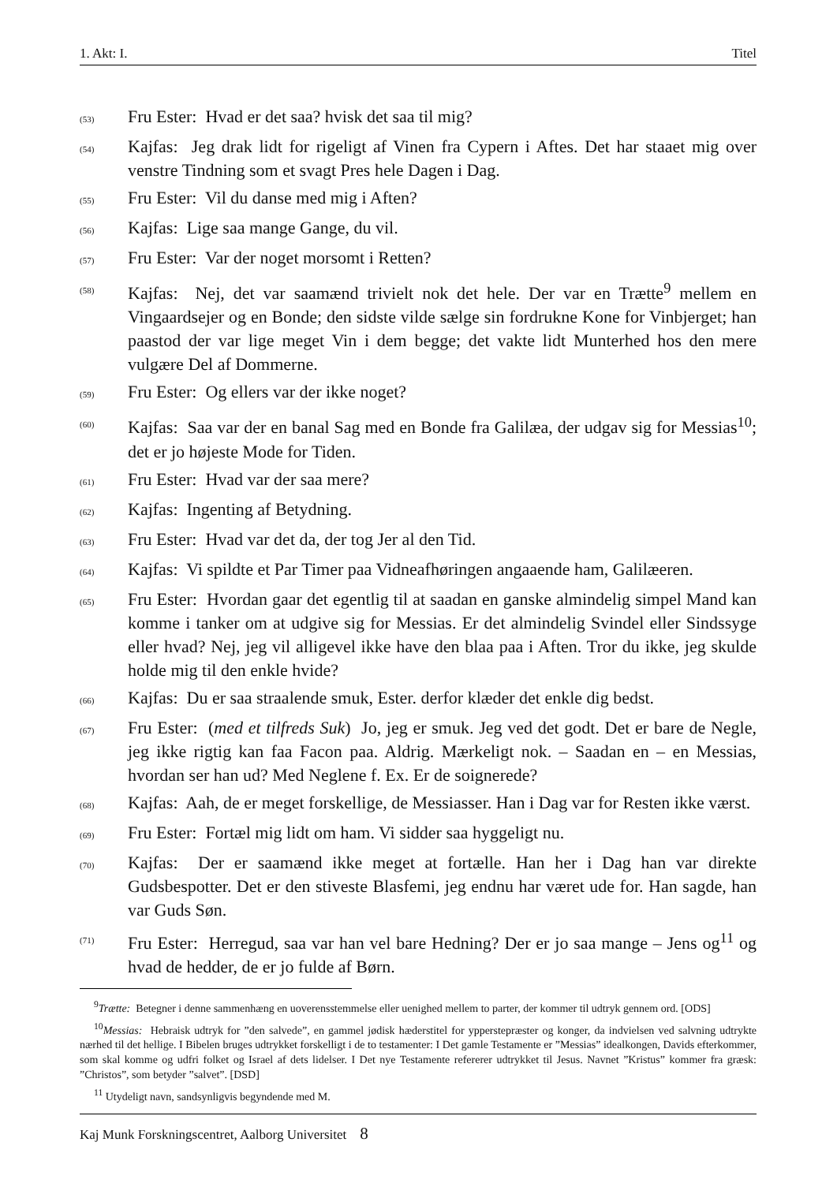1. Akt: I. Titel
(53) Fru Ester: Hvad er det saa? hvisk det saa til mig?
(54) Kajfas: Jeg drak lidt for rigeligt af Vinen fra Cypern i Aftes. Det har staaet mig over venstre Tindning som et svagt Pres hele Dagen i Dag.
(55) Fru Ester: Vil du danse med mig i Aften?
(56) Kajfas: Lige saa mange Gange, du vil.
(57) Fru Ester: Var der noget morsomt i Retten?
(58) Kajfas: Nej, det var saamænd trivielt nok det hele. Der var en Trætte<sup>9</sup> mellem en Vingaardsejer og en Bonde; den sidste vilde sælge sin fordrukne Kone for Vinbjerget; han paastod der var lige meget Vin i dem begge; det vakte lidt Munterhed hos den mere vulgære Del af Dommerne.
(59) Fru Ester: Og ellers var der ikke noget?
(60) Kajfas: Saa var der en banal Sag med en Bonde fra Galilæa, der udgav sig for Messias<sup>10</sup>; det er jo højeste Mode for Tiden.
(61) Fru Ester: Hvad var der saa mere?
(62) Kajfas: Ingenting af Betydning.
(63) Fru Ester: Hvad var det da, der tog Jer al den Tid.
(64) Kajfas: Vi spildte et Par Timer paa Vidneafhøringen angaaende ham, Galilæeren.
(65) Fru Ester: Hvordan gaar det egentlig til at saadan en ganske almindelig simpel Mand kan komme i tanker om at udgive sig for Messias. Er det almindelig Svindel eller Sindssyge eller hvad? Nej, jeg vil alligevel ikke have den blaa paa i Aften. Tror du ikke, jeg skulde holde mig til den enkle hvide?
(66) Kajfas: Du er saa straalende smuk, Ester. derfor klæder det enkle dig bedst.
(67) Fru Ester: (med et tilfreds Suk) Jo, jeg er smuk. Jeg ved det godt. Det er bare de Negle, jeg ikke rigtig kan faa Facon paa. Aldrig. Mærkeligt nok. – Saadan en – en Messias, hvordan ser han ud? Med Neglene f. Ex. Er de soignerede?
(68) Kajfas: Aah, de er meget forskellige, de Messiasser. Han i Dag var for Resten ikke værst.
(69) Fru Ester: Fortæl mig lidt om ham. Vi sidder saa hyggeligt nu.
(70) Kajfas: Der er saamænd ikke meget at fortælle. Han her i Dag han var direkte Gudsbespotter. Det er den stiveste Blasfemi, jeg endnu har været ude for. Han sagde, han var Guds Søn.
(71) Fru Ester: Herregud, saa var han vel bare Hedning? Der er jo saa mange – Jens og<sup>11</sup> og hvad de hedder, de er jo fulde af Børn.
<sup>9</sup> Trætte: Betegner i denne sammenhæng en uoverensstemmelse eller uenighed mellem to parter, der kommer til udtryk gennem ord. [ODS]
<sup>10</sup> Messias: Hebraisk udtryk for ”den salvede”, en gammel jødisk hæderstitel for ypperstepræster og konger, da indvielsen ved salvning udtrykte nærhed til det hellige. I Bibelen bruges udtrykket forskelligt i de to testamenter: I Det gamle Testamente er ”Messias” idealkongen, Davids efterkommer, som skal komme og udfri folket og Israel af dets lidelser. I Det nye Testamente refererer udtrykket til Jesus. Navnet ”Kristus” kommer fra græsk: ”Christos”, som betyder ”salvet”. [DSD]
<sup>11</sup> Utydeligt navn, sandsynligvis begyndende med M.
Kaj Munk Forskningscentret, Aalborg Universitet 8